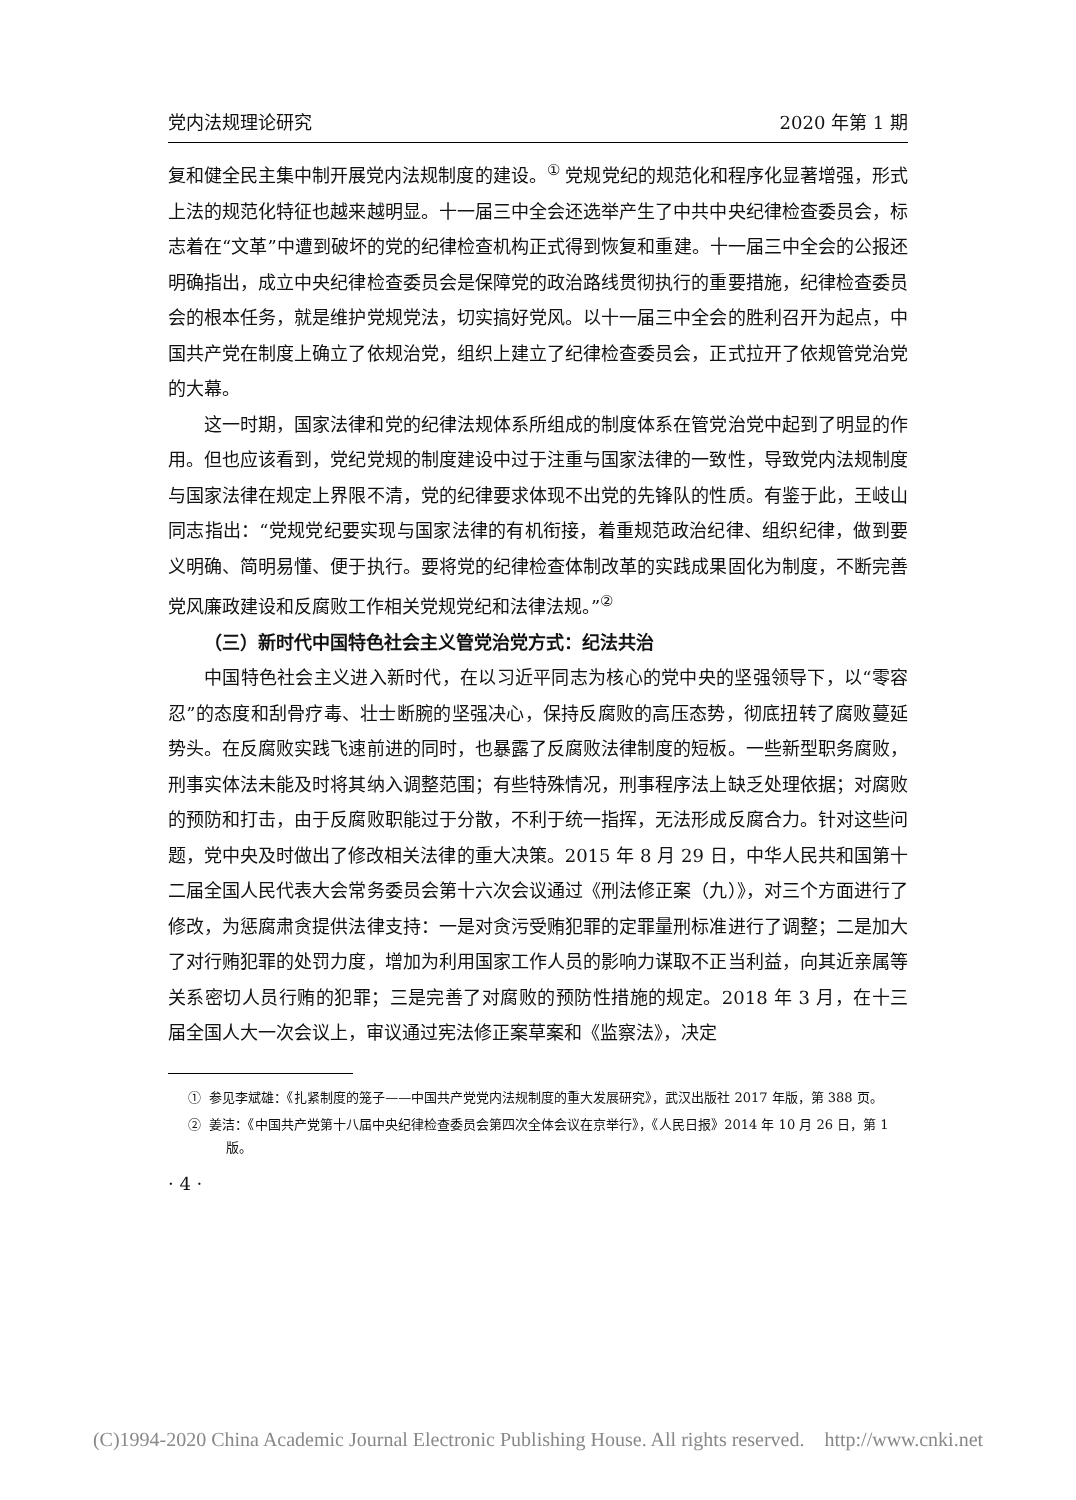党内法规理论研究 2020 年第 1 期
复和健全民主集中制开展党内法规制度的建设。<sup>①</sup> 党规党纪的规范化和程序化显著增强，形式上法的规范化特征也越来越明显。十一届三中全会还选举产生了中共中央纪律检查委员会，标志着在“文革”中遭到破坏的党的纪律检查机构正式得到恢复和重建。十一届三中全会的公报还明确指出，成立中央纪律检查委员会是保障党的政治路线贯彻执行的重要措施，纪律检查委员会的根本任务，就是维护党规党法，切实搞好党风。以十一届三中全会的胜利召开为起点，中国共产党在制度上确立了依规治党，组织上建立了纪律检查委员会，正式拉开了依规管党治党的大幕。
这一时期，国家法律和党的纪律法规体系所组成的制度体系在管党治党中起到了明显的作用。但也应该看到，党纪党规的制度建设中过于注重与国家法律的一致性，导致党内法规制度与国家法律在规定上界限不清，党的纪律要求体现不出党的先锋队的性质。有鉴于此，王岐山同志指出：“党规党纪要实现与国家法律的有机衔接，着重规范政治纪律、组织纪律，做到要义明确、简明易懂、便于执行。要将党的纪律检查体制改革的实践成果固化为制度，不断完善党风廉政建设和反腐败工作相关党规党纪和法律法规。”<sup>②</sup>
（三）新时代中国特色社会主义管党治党方式：纪法共治
中国特色社会主义进入新时代，在以习近平同志为核心的党中央的坚强领导下，以“零容忍”的态度和刮骨疗毒、壮士断腕的坚强决心，保持反腐败的高压态势，彻底扭转了腐败蔓延势头。在反腐败实践飞速前进的同时，也暴露了反腐败法律制度的短板。一些新型职务腐败，刑事实体法未能及时将其纳入调整范围；有些特殊情况，刑事程序法上缺乏处理依据；对腐败的预防和打击，由于反腐败职能过于分散，不利于统一指挥，无法形成反腐合力。针对这些问题，党中央及时做出了修改相关法律的重大决策。2015 年 8 月 29 日，中华人民共和国第十二届全国人民代表大会常务委员会第十六次会议通过《刑法修正案（九）》，对三个方面进行了修改，为惩腐肃贪提供法律支持：一是对贪污受贿犯罪的定罪量刑标准进行了调整；二是加大了对行贿犯罪的处罚力度，增加为利用国家工作人员的影响力谋取不正当利益，向其近亲属等关系密切人员行贿的犯罪；三是完善了对腐败的预防性措施的规定。2018 年 3 月，在十三届全国人大一次会议上，审议通过宪法修正案草案和《监察法》，决定
① 参见李斌雄：《扎紧制度的笼子——中国共产党党内法规制度的重大发展研究》，武汉出版社 2017 年版，第 388 页。
② 姜洁：《中国共产党第十八届中央纪律检查委员会第四次全体会议在京举行》，《人民日报》2014 年 10 月 26 日，第 1 版。
· 4 ·
(C)1994-2020 China Academic Journal Electronic Publishing House. All rights reserved. http://www.cnki.net